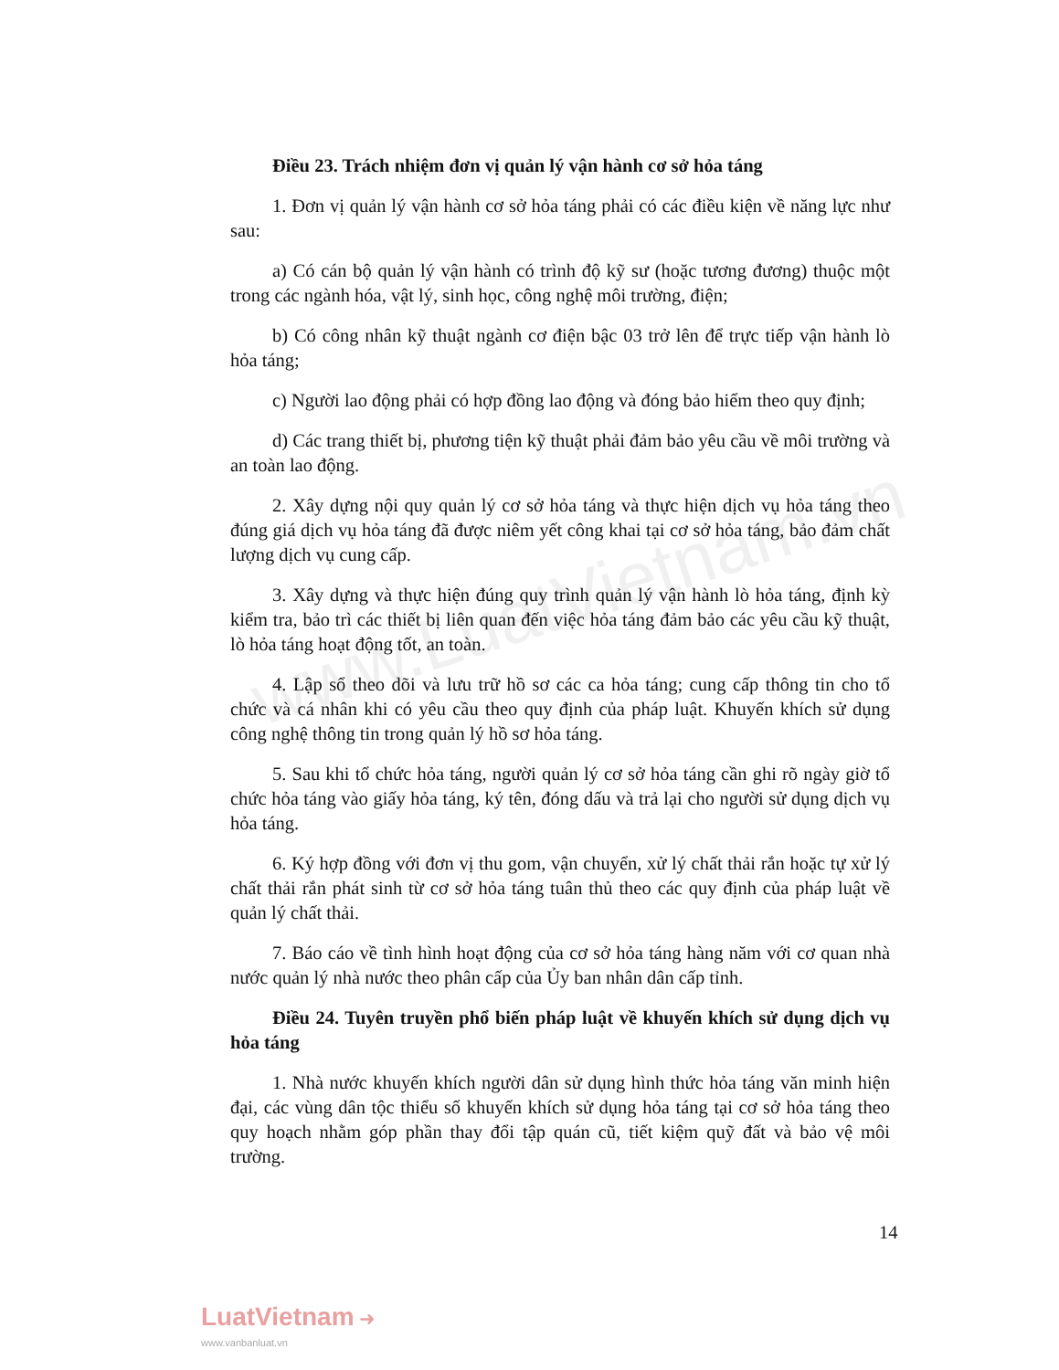www.LuatVietnam.vn
Điều 23. Trách nhiệm đơn vị quản lý vận hành cơ sở hỏa táng
1. Đơn vị quản lý vận hành cơ sở hỏa táng phải có các điều kiện về năng lực như sau:
a) Có cán bộ quản lý vận hành có trình độ kỹ sư (hoặc tương đương) thuộc một trong các ngành hóa, vật lý, sinh học, công nghệ môi trường, điện;
b) Có công nhân kỹ thuật ngành cơ điện bậc 03 trở lên để trực tiếp vận hành lò hỏa táng;
c) Người lao động phải có hợp đồng lao động và đóng bảo hiểm theo quy định;
d) Các trang thiết bị, phương tiện kỹ thuật phải đảm bảo yêu cầu về môi trường và an toàn lao động.
2. Xây dựng nội quy quản lý cơ sở hỏa táng và thực hiện dịch vụ hỏa táng theo đúng giá dịch vụ hỏa táng đã được niêm yết công khai tại cơ sở hỏa táng, bảo đảm chất lượng dịch vụ cung cấp.
3. Xây dựng và thực hiện đúng quy trình quản lý vận hành lò hỏa táng, định kỳ kiểm tra, bảo trì các thiết bị liên quan đến việc hỏa táng đảm bảo các yêu cầu kỹ thuật, lò hỏa táng hoạt động tốt, an toàn.
4. Lập sổ theo dõi và lưu trữ hồ sơ các ca hỏa táng; cung cấp thông tin cho tổ chức và cá nhân khi có yêu cầu theo quy định của pháp luật. Khuyến khích sử dụng công nghệ thông tin trong quản lý hồ sơ hỏa táng.
5. Sau khi tổ chức hỏa táng, người quản lý cơ sở hỏa táng cần ghi rõ ngày giờ tổ chức hỏa táng vào giấy hỏa táng, ký tên, đóng dấu và trả lại cho người sử dụng dịch vụ hỏa táng.
6. Ký hợp đồng với đơn vị thu gom, vận chuyển, xử lý chất thải rắn hoặc tự xử lý chất thải rắn phát sinh từ cơ sở hỏa táng tuân thủ theo các quy định của pháp luật về quản lý chất thải.
7. Báo cáo về tình hình hoạt động của cơ sở hỏa táng hàng năm với cơ quan nhà nước quản lý nhà nước theo phân cấp của Ủy ban nhân dân cấp tỉnh.
Điều 24. Tuyên truyền phổ biến pháp luật về khuyến khích sử dụng dịch vụ hỏa táng
1. Nhà nước khuyến khích người dân sử dụng hình thức hỏa táng văn minh hiện đại, các vùng dân tộc thiểu số khuyến khích sử dụng hỏa táng tại cơ sở hỏa táng theo quy hoạch nhằm góp phần thay đổi tập quán cũ, tiết kiệm quỹ đất và bảo vệ môi trường.
14
LuatVietnam ➜
www.vanbanluat.vn